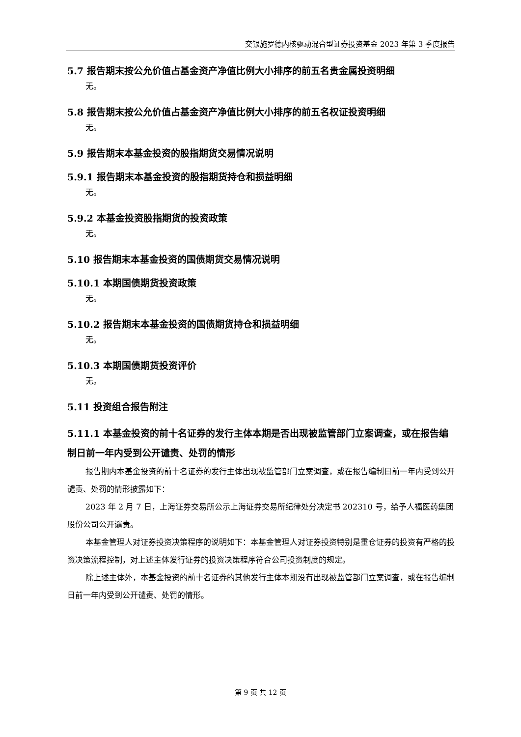交银施罗德内核驱动混合型证券投资基金 2023 年第 3 季度报告
5.7 报告期末按公允价值占基金资产净值比例大小排序的前五名贵金属投资明细
无。
5.8 报告期末按公允价值占基金资产净值比例大小排序的前五名权证投资明细
无。
5.9 报告期末本基金投资的股指期货交易情况说明
5.9.1 报告期末本基金投资的股指期货持仓和损益明细
无。
5.9.2 本基金投资股指期货的投资政策
无。
5.10 报告期末本基金投资的国债期货交易情况说明
5.10.1 本期国债期货投资政策
无。
5.10.2 报告期末本基金投资的国债期货持仓和损益明细
无。
5.10.3 本期国债期货投资评价
无。
5.11 投资组合报告附注
5.11.1 本基金投资的前十名证券的发行主体本期是否出现被监管部门立案调查，或在报告编制日前一年内受到公开谴责、处罚的情形
报告期内本基金投资的前十名证券的发行主体出现被监管部门立案调查，或在报告编制日前一年内受到公开谴责、处罚的情形披露如下：
2023 年 2 月 7 日，上海证券交易所公示上海证券交易所纪律处分决定书 202310 号，给予人福医药集团股份公司公开谴责。
本基金管理人对证券投资决策程序的说明如下：本基金管理人对证券投资特别是重仓证券的投资有严格的投资决策流程控制，对上述主体发行证券的投资决策程序符合公司投资制度的规定。
除上述主体外，本基金投资的前十名证券的其他发行主体本期没有出现被监管部门立案调查，或在报告编制日前一年内受到公开谴责、处罚的情形。
第 9 页 共 12 页